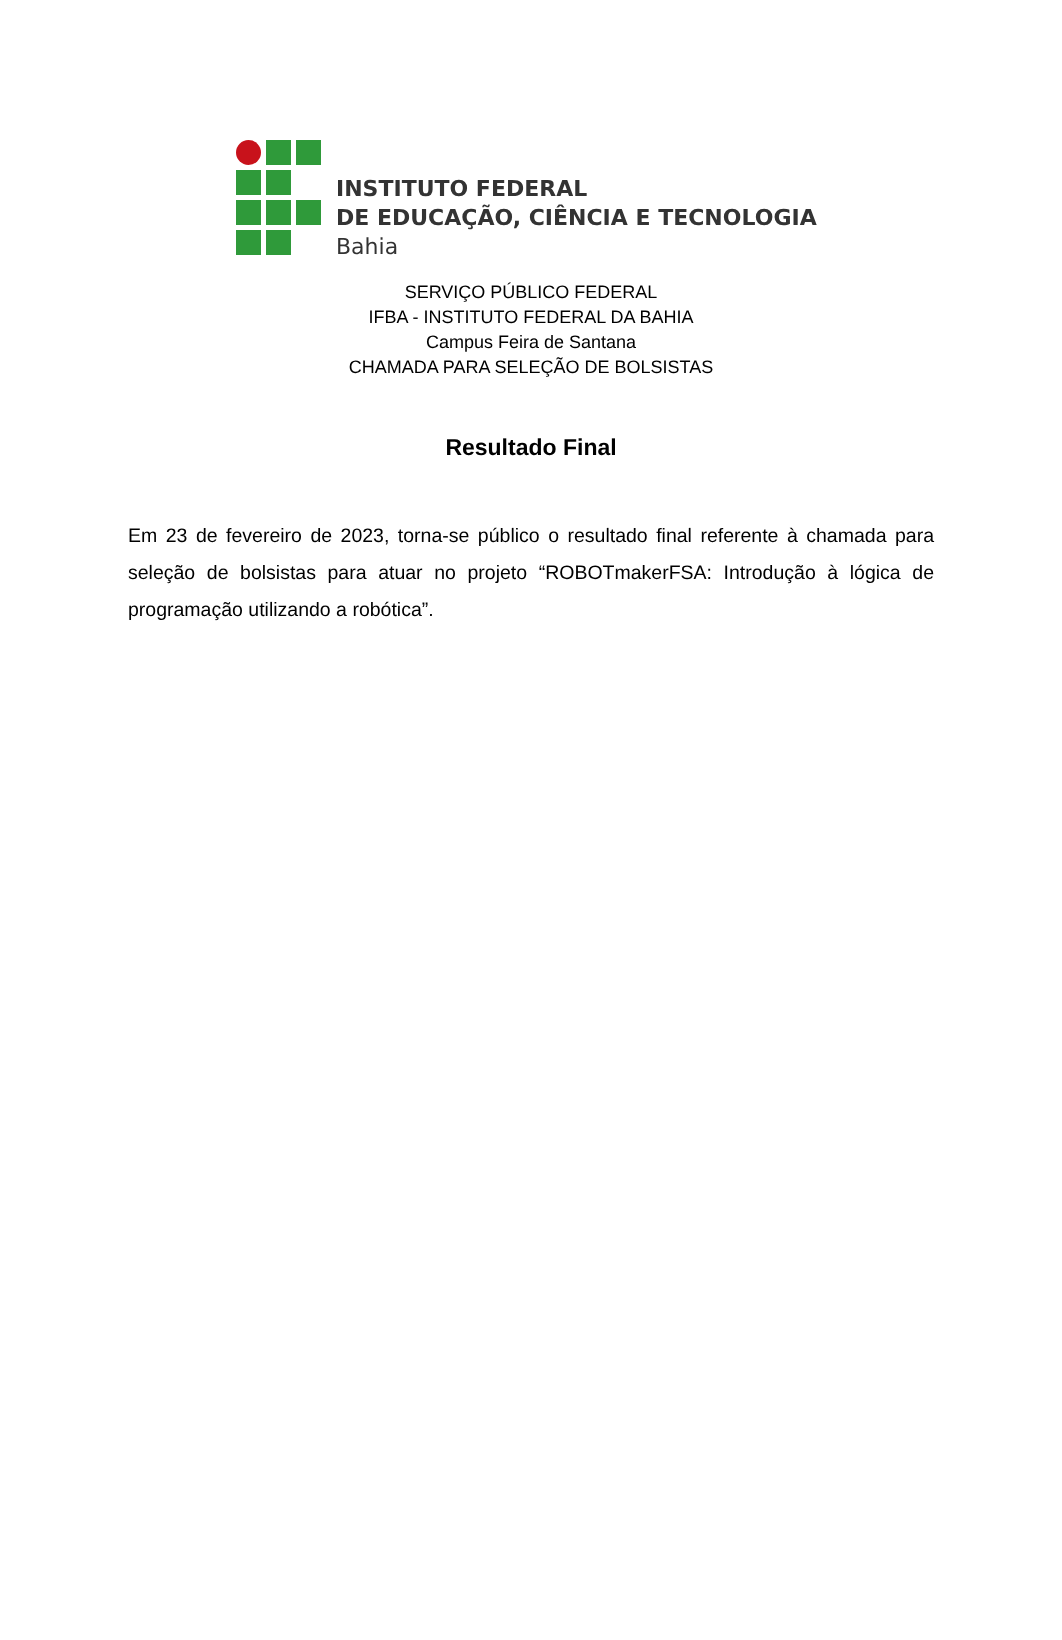INSTITUTO FEDERAL
DE EDUCAÇÃO, CIÊNCIA E TECNOLOGIA
Bahia
SERVIÇO PÚBLICO FEDERAL
IFBA - INSTITUTO FEDERAL DA BAHIA
Campus Feira de Santana
CHAMADA PARA SELEÇÃO DE BOLSISTAS
Resultado Final
Em 23 de fevereiro de 2023, torna-se público o resultado final referente à chamada para seleção de bolsistas para atuar no projeto “ROBOTmakerFSA: Introdução à lógica de programação utilizando a robótica”.